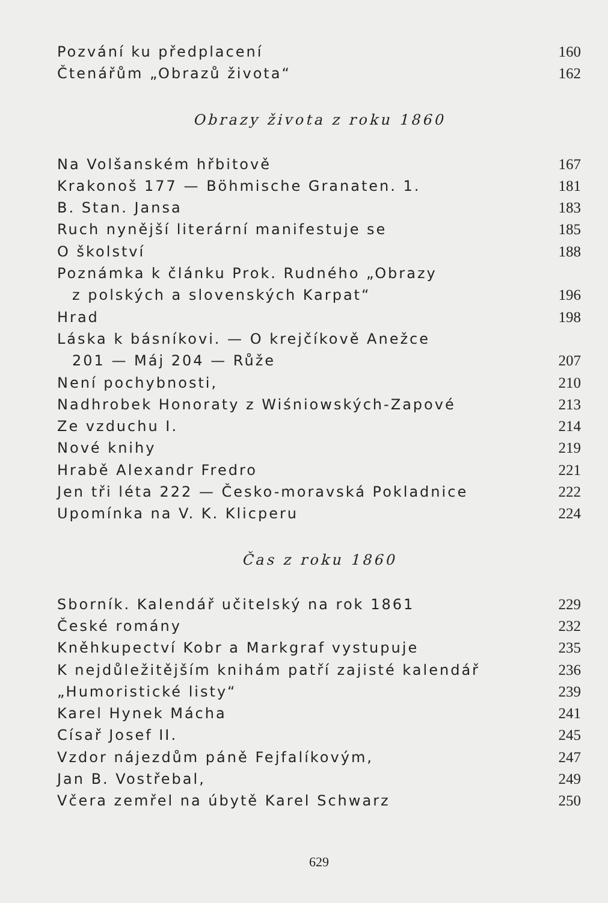Pozvání ku předplacení 160
Čtenářům „Obrazů života“162
Obrazy života z roku 1860
Na Volšanském hřbitově 167
Krakonoš 177 — Böhmische Granaten. 1. 181
B. Stan. Jansa 183
Ruch nynější literární manifestuje se 185
O školství 188
Poznámka k článku Prok. Rudného „Obrazy
z polských a slovenských Karpat“196
Hrad 198
Láska k básníkovi. — O krejčíkově Anežce
201 — Máj 204 — Růže 207
Není pochybnosti, 210
Nadhrobek Honoraty z Wiśniowských-Zapové 213
Ze vzduchu I. 214
Nové knihy 219
Hrabě Alexandr Fredro 221
Jen tři léta 222 — Česko-moravská Pokladnice 222
Upomínka na V. K. Klicperu 224
Čas z roku 1860
Sborník. Kalendář učitelský na rok 1861 229
České romány 232
Kněhkupectví Kobr a Markgraf vystupuje 235
K nejdůležitějším knihám patří zajisté kalendář 236
„Humoristické listy“239
Karel Hynek Mácha 241
Císař Josef II. 245
Vzdor nájezdům páně Fejfalíkovým, 247
Jan B. Vostřebal, 249
Včera zemřel na úbytě Karel Schwarz 250
629